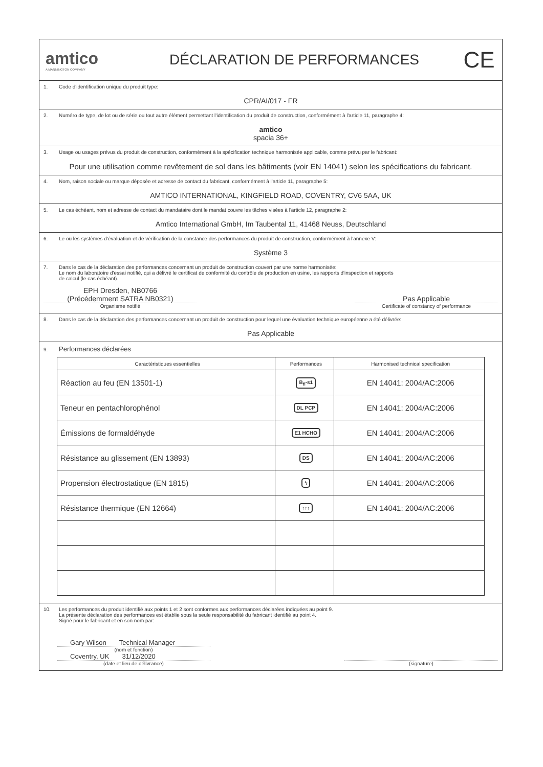amtico
A MANNINGTON COMPANY
DÉCLARATION DE PERFORMANCES
CE
1. Code d'identification unique du produit type:
CPR/AI/017 - FR
2. Numéro de type, de lot ou de série ou tout autre élément permettant l'identification du produit de construction, conformément à l'article 11, paragraphe 4:
amtico
spacia 36+
3. Usage ou usages prévus du produit de construction, conformément à la spécification technique harmonisée applicable, comme prévu par le fabricant:
Pour une utilisation comme revêtement de sol dans les bâtiments (voir EN 14041) selon les spécifications du fabricant.
4. Nom, raison sociale ou marque déposée et adresse de contact du fabricant, conformément à l'article 11, paragraphe 5:
AMTICO INTERNATIONAL, KINGFIELD ROAD, COVENTRY, CV6 5AA, UK
5. Le cas échéant, nom et adresse de contact du mandataire dont le mandat couvre les tâches visées à l'article 12, paragraphe 2:
Amtico International GmbH, Im Taubental 11, 41468 Neuss, Deutschland
6. Le ou les systèmes d'évaluation et de vérification de la constance des performances du produit de construction, conformément à l'annexe V:
Système 3
7. Dans le cas de la déclaration des performances concernant un produit de construction couvert par une norme harmonisée:
Le nom du laboratoire d'essai notifié, qui a délivré le certificat de conformité du contrôle de production en usine, les rapports d'inspection et rapports
de calcul (le cas échéant).
EPH Dresden, NB0766
(Précédemment SATRA NB0321)
Organisme notifié
Pas Applicable
Certificate of constancy of performance
8. Dans le cas de la déclaration des performances concernant un produit de construction pour lequel une évaluation technique européenne a été délivrée:
Pas Applicable
9. Performances déclarées
| Caractéristiques essentielles | Performances | Harmonised technical specification |
| --- | --- | --- |
| Réaction au feu (EN 13501-1) | B<sub>fl</sub>-s1 | EN 14041: 2004/AC:2006 |
| Teneur en pentachlorophénol | DL PCP | EN 14041: 2004/AC:2006 |
| Émissions de formaldéhyde | E1 HCHO | EN 14041: 2004/AC:2006 |
| Résistance au glissement (EN 13893) | DS | EN 14041: 2004/AC:2006 |
| Propension électrostatique (EN 1815) | ϟ | EN 14041: 2004/AC:2006 |
| Résistance thermique (EN 12664) | ↑↑↑ | EN 14041: 2004/AC:2006 |
10. Les performances du produit identifié aux points 1 et 2 sont conformes aux performances déclarées indiquées au point 9.
La présente déclaration des performances est établie sous la seule responsabilité du fabricant identifié au point 4.
Signé pour le fabricant et en son nom par:
Gary Wilson Technical Manager
(nom et fonction)
Coventry, UK 31/12/2020
(date et lieu de délivrance)
(signature)